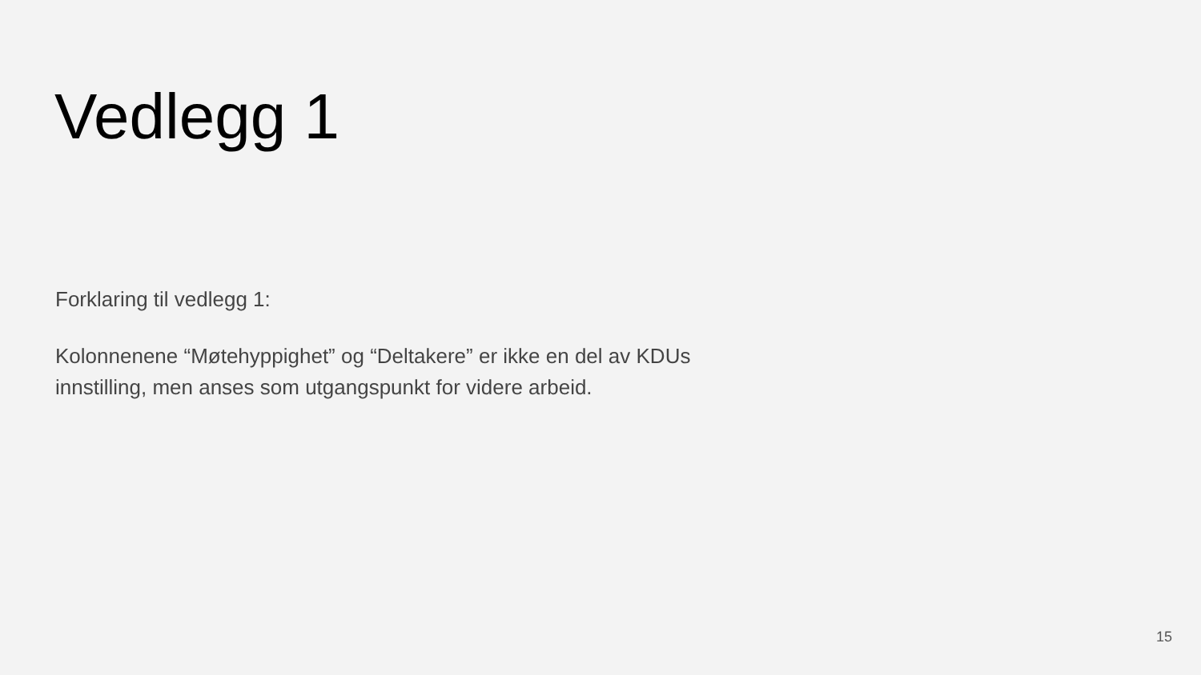Vedlegg 1
Forklaring til vedlegg 1:
Kolonnenene “Møtehyppighet” og “Deltakere” er ikke en del av KDUs innstilling, men anses som utgangspunkt for videre arbeid.
15